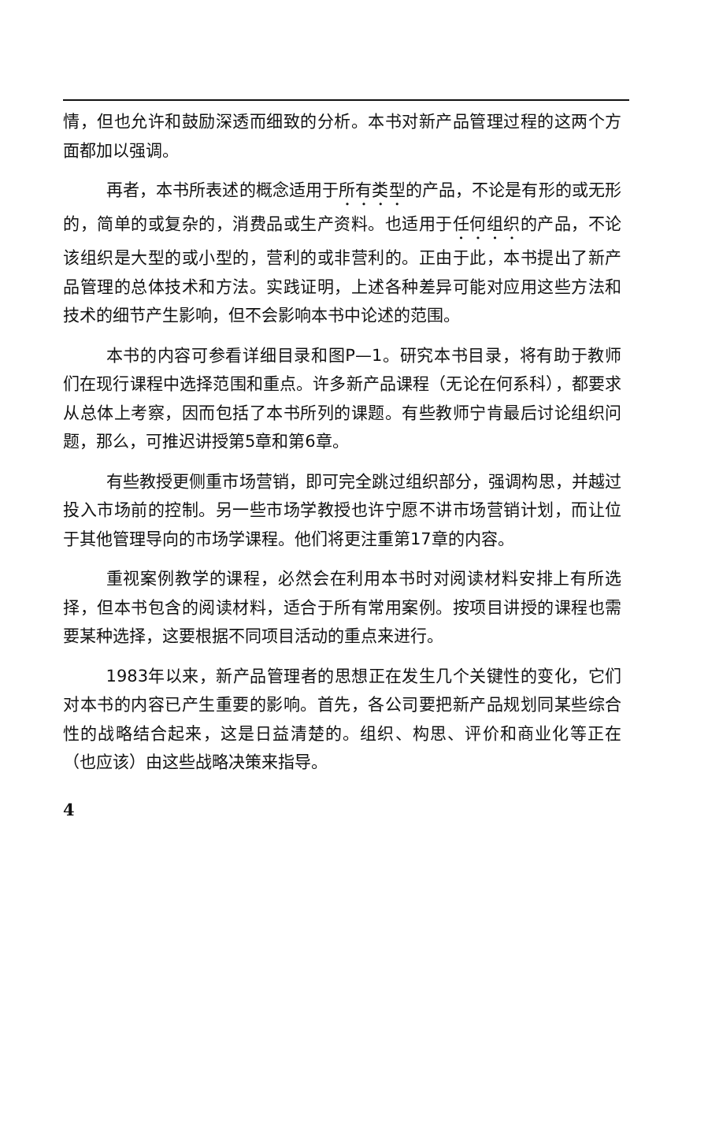情，但也允许和鼓励深透而细致的分析。本书对新产品管理过程的这两个方面都加以强调。
再者，本书所表述的概念适用于所有类型的产品，不论是有形的或无形的，简单的或复杂的，消费品或生产资料。也适用于任何组织的产品，不论该组织是大型的或小型的，营利的或非营利的。正由于此，本书提出了新产品管理的总体技术和方法。实践证明，上述各种差异可能对应用这些方法和技术的细节产生影响，但不会影响本书中论述的范围。
本书的内容可参看详细目录和图P—1。研究本书目录，将有助于教师们在现行课程中选择范围和重点。许多新产品课程（无论在何系科），都要求从总体上考察，因而包括了本书所列的课题。有些教师宁肯最后讨论组织问题，那么，可推迟讲授第5章和第6章。
有些教授更侧重市场营销，即可完全跳过组织部分，强调构思，并越过投入市场前的控制。另一些市场学教授也许宁愿不讲市场营销计划，而让位于其他管理导向的市场学课程。他们将更注重第17章的内容。
重视案例教学的课程，必然会在利用本书时对阅读材料安排上有所选择，但本书包含的阅读材料，适合于所有常用案例。按项目讲授的课程也需要某种选择，这要根据不同项目活动的重点来进行。
1983年以来，新产品管理者的思想正在发生几个关键性的变化，它们对本书的内容已产生重要的影响。首先，各公司要把新产品规划同某些综合性的战略结合起来，这是日益清楚的。组织、构思、评价和商业化等正在（也应该）由这些战略决策来指导。
4